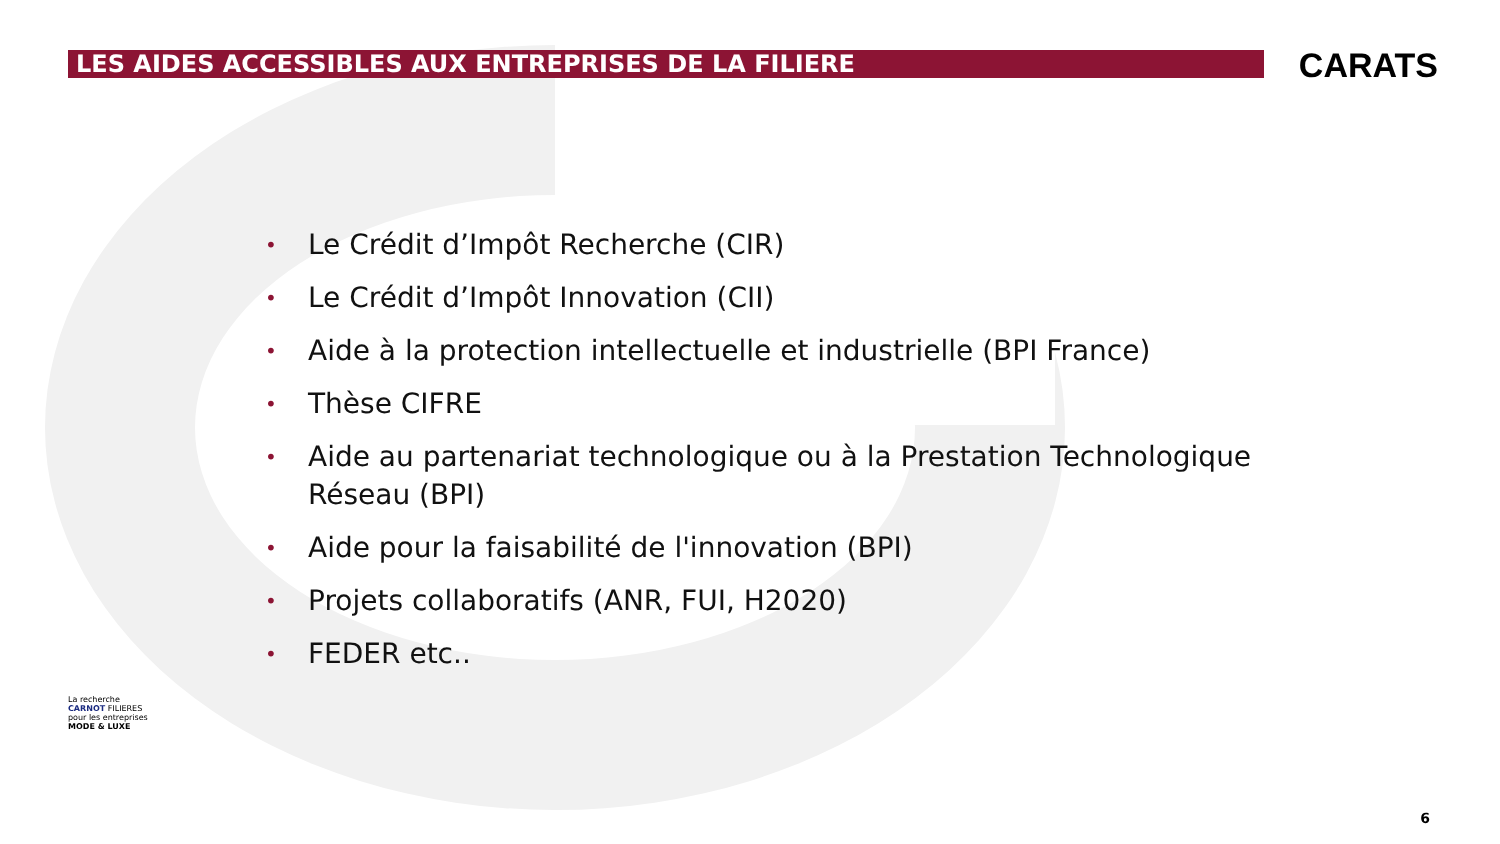LES AIDES ACCESSIBLES AUX ENTREPRISES DE LA FILIERE
CARATS
• Le Crédit d’Impôt Recherche (CIR)
• Le Crédit d’Impôt Innovation (CII)
• Aide à la protection intellectuelle et industrielle (BPI France)
• Thèse CIFRE
• Aide au partenariat technologique ou à la Prestation Technologique Réseau (BPI)
• Aide pour la faisabilité de l'innovation (BPI)
• Projets collaboratifs (ANR, FUI, H2020)
• FEDER etc..
La recherche
CARNOT FILIERES
pour les entreprises
MODE & LUXE
6